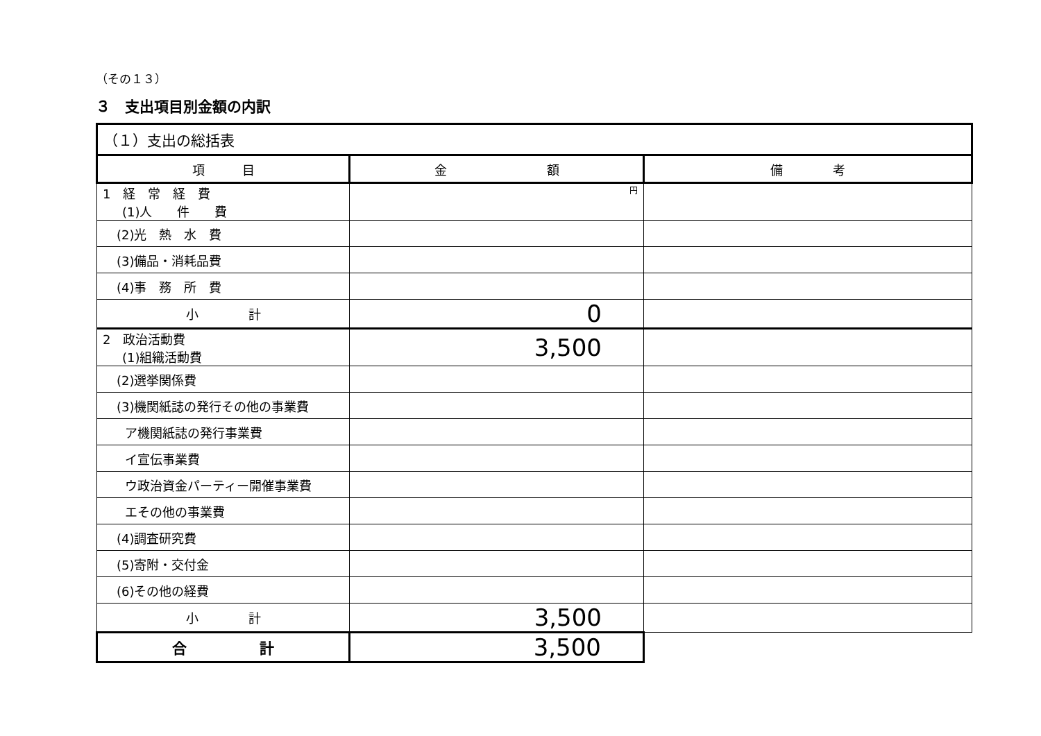（その１３）
３　支出項目別金額の内訳
| （１）支出の総括表 | | |
| 項 目 | 金 額 | 備 考 |
| 1 経 常 経 費 (1)人 件 費 | 円 | |
| (2)光 熱 水 費 | | |
| (3)備品・消耗品費 | | |
| (4)事 務 所 費 | | |
| 小 計 | 0 | |
| 2 政治活動費 (1)組織活動費 | 3,500 | |
| (2)選挙関係費 | | |
| (3)機関紙誌の発行その他の事業費 | | |
| ア機関紙誌の発行事業費 | | |
| イ宣伝事業費 | | |
| ウ政治資金パーティー開催事業費 | | |
| エその他の事業費 | | |
| (4)調査研究費 | | |
| (5)寄附・交付金 | | |
| (6)その他の経費 | | |
| 小 計 | 3,500 | |
| 合 計 | 3,500 | |